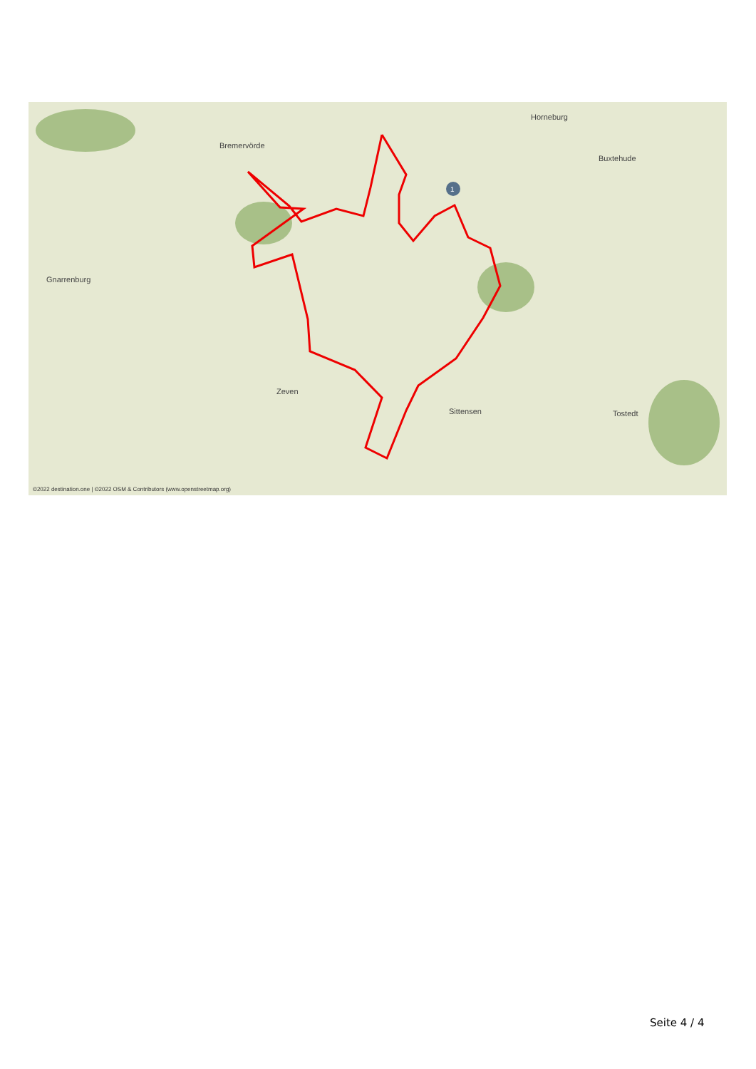1
Bremervörde
Horneburg
Buxtehude
Gnarrenburg
Zeven
Sittensen
Tostedt
©2022 destination.one | ©2022 OSM & Contributors (www.openstreetmap.org)
Seite 4 / 4